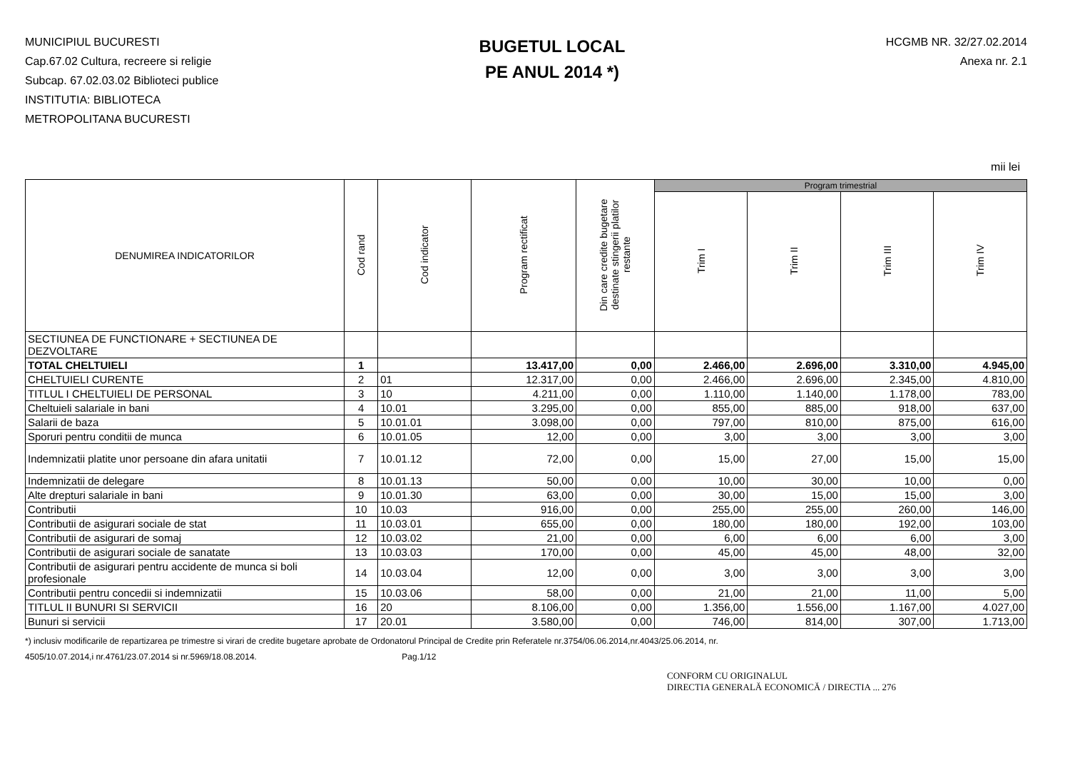MUNICIPIUL BUCURESTI
Cap.67.02 Cultura, recreere si religie
Subcap. 67.02.03.02 Biblioteci publice
INSTITUTIA: BIBLIOTECA
METROPOLITANA BUCURESTI
BUGETUL LOCAL
PE ANUL 2014 *)
HCGMB NR. 32/27.02.2014
Anexa nr. 2.1
mii lei
| DENUMIREA INDICATORILOR | Cod rand | Cod indicator | Program rectificat | Din care credite bugetare destinate stingerii platilor restante | Program trimestrial | | | |
| --- | --- | --- | --- | --- | --- | --- | --- | --- |
| | | | | | Trim I | Trim II | Trim III | Trim IV |
| SECTIUNEA DE FUNCTIONARE + SECTIUNEA DE DEZVOLTARE | | | | | | | | |
| TOTAL CHELTUIELI | 1 | | 13.417,00 | 0,00 | 2.466,00 | 2.696,00 | 3.310,00 | 4.945,00 |
| CHELTUIELI CURENTE | 2 | 01 | 12.317,00 | 0,00 | 2.466,00 | 2.696,00 | 2.345,00 | 4.810,00 |
| TITLUL I CHELTUIELI DE PERSONAL | 3 | 10 | 4.211,00 | 0,00 | 1.110,00 | 1.140,00 | 1.178,00 | 783,00 |
| Cheltuieli salariale in bani | 4 | 10.01 | 3.295,00 | 0,00 | 855,00 | 885,00 | 918,00 | 637,00 |
| Salarii de baza | 5 | 10.01.01 | 3.098,00 | 0,00 | 797,00 | 810,00 | 875,00 | 616,00 |
| Sporuri pentru conditii de munca | 6 | 10.01.05 | 12,00 | 0,00 | 3,00 | 3,00 | 3,00 | 3,00 |
| Indemnizatii platite unor persoane din afara unitatii | 7 | 10.01.12 | 72,00 | 0,00 | 15,00 | 27,00 | 15,00 | 15,00 |
| Indemnizatii de delegare | 8 | 10.01.13 | 50,00 | 0,00 | 10,00 | 30,00 | 10,00 | 0,00 |
| Alte drepturi salariale in bani | 9 | 10.01.30 | 63,00 | 0,00 | 30,00 | 15,00 | 15,00 | 3,00 |
| Contributii | 10 | 10.03 | 916,00 | 0,00 | 255,00 | 255,00 | 260,00 | 146,00 |
| Contributii de asigurari sociale de stat | 11 | 10.03.01 | 655,00 | 0,00 | 180,00 | 180,00 | 192,00 | 103,00 |
| Contributii de asigurari de somaj | 12 | 10.03.02 | 21,00 | 0,00 | 6,00 | 6,00 | 6,00 | 3,00 |
| Contributii de asigurari sociale de sanatate | 13 | 10.03.03 | 170,00 | 0,00 | 45,00 | 45,00 | 48,00 | 32,00 |
| Contributii de asigurari pentru accidente de munca si boli profesionale | 14 | 10.03.04 | 12,00 | 0,00 | 3,00 | 3,00 | 3,00 | 3,00 |
| Contributii pentru concedii si indemnizatii | 15 | 10.03.06 | 58,00 | 0,00 | 21,00 | 21,00 | 11,00 | 5,00 |
| TITLUL II BUNURI SI SERVICII | 16 | 20 | 8.106,00 | 0,00 | 1.356,00 | 1.556,00 | 1.167,00 | 4.027,00 |
| Bunuri si servicii | 17 | 20.01 | 3.580,00 | 0,00 | 746,00 | 814,00 | 307,00 | 1.713,00 |
*) inclusiv modificarile de repartizarea pe trimestre si virari de credite bugetare aprobate de Ordonatorul Principal de Credite prin Referatele nr.3754/06.06.2014,nr.4043/25.06.2014, nr.
4505/10.07.2014,i nr.4761/23.07.2014 si nr.5969/18.08.2014. Pag.1/12
CONFORM CU ORIGINALUL
DIRECTIA GENERALĂ ECONOMICĂ / DIRECTIA ... 276